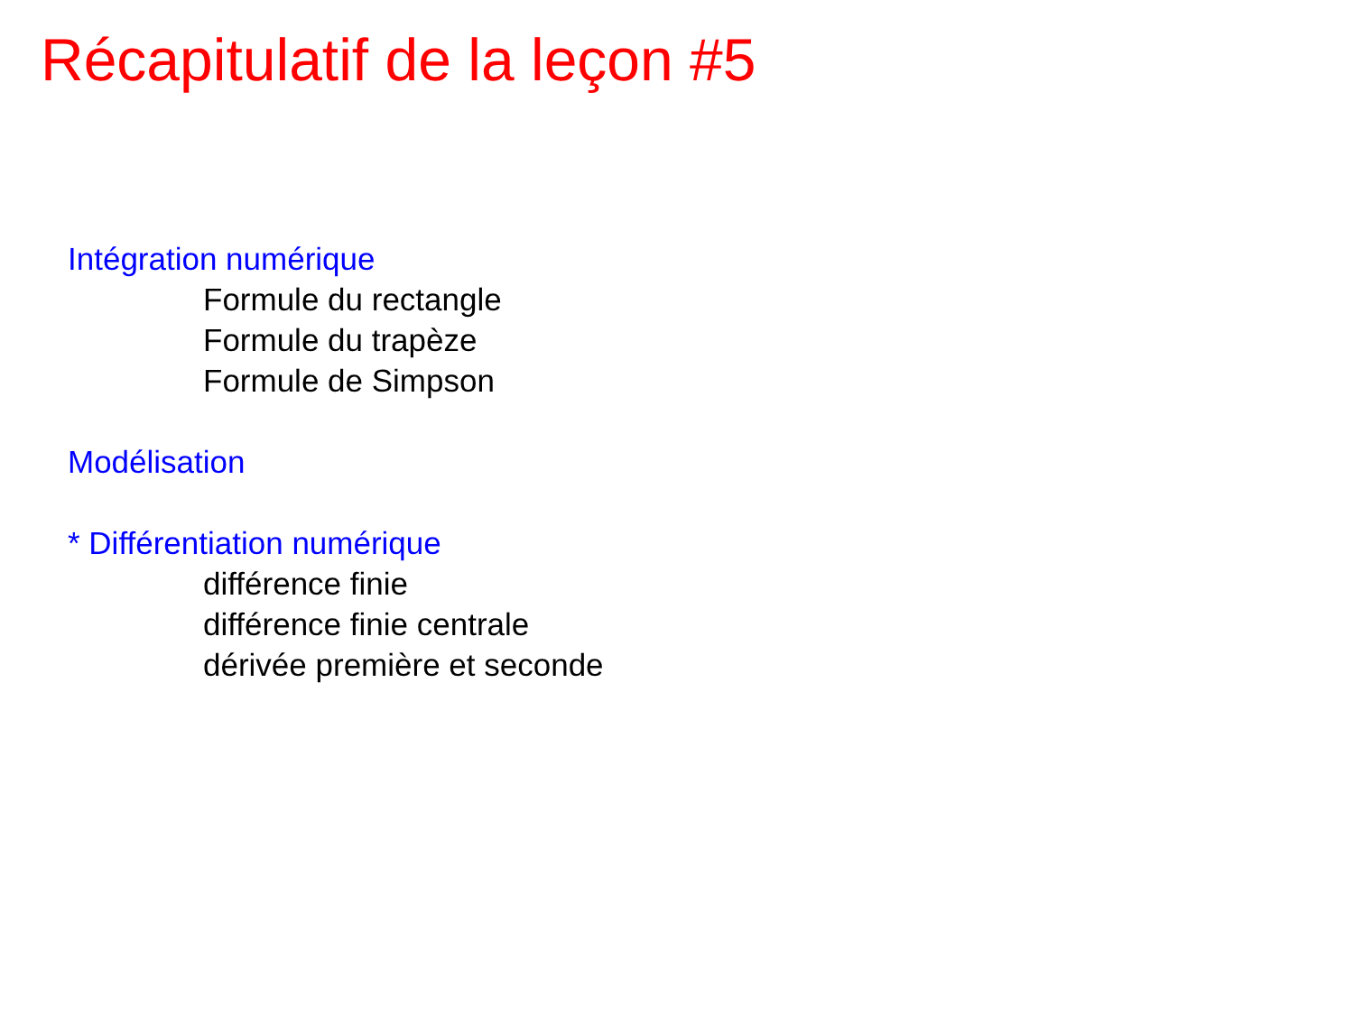Récapitulatif de la leçon #5
Intégration numérique
Formule du rectangle
Formule du trapèze
Formule de Simpson
Modélisation
* Différentiation numérique
différence finie
différence finie centrale
dérivée première et seconde